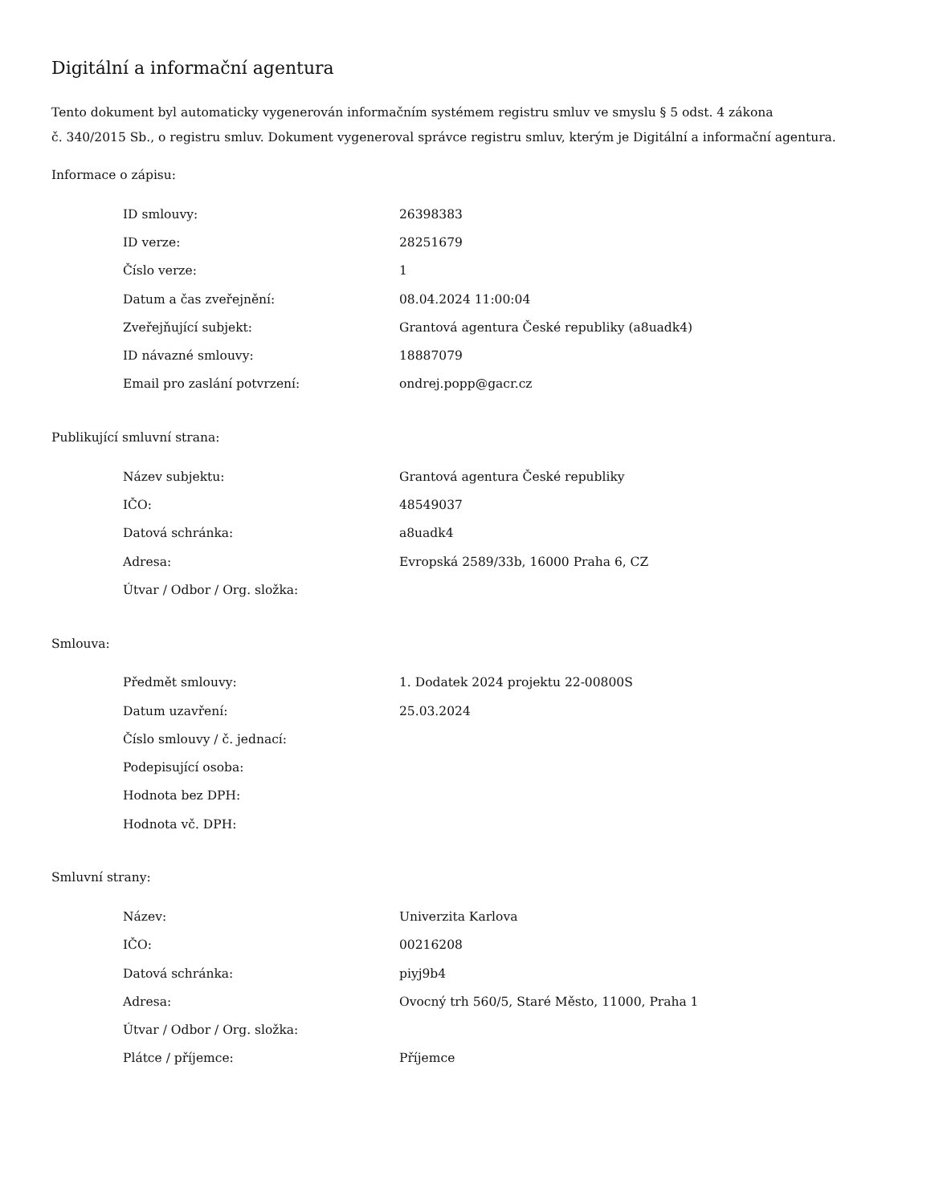Digitální a informační agentura
Tento dokument byl automaticky vygenerován informačním systémem registru smluv ve smyslu § 5 odst. 4 zákona
č. 340/2015 Sb., o registru smluv. Dokument vygeneroval správce registru smluv, kterým je Digitální a informační agentura.
Informace o zápisu:
| ID smlouvy: | 26398383 |
| ID verze: | 28251679 |
| Číslo verze: | 1 |
| Datum a čas zveřejnění: | 08.04.2024 11:00:04 |
| Zveřejňující subjekt: | Grantová agentura České republiky (a8uadk4) |
| ID návazné smlouvy: | 18887079 |
| Email pro zaslání potvrzení: | ondrej.popp@gacr.cz |
Publikující smluvní strana:
| Název subjektu: | Grantová agentura České republiky |
| IČO: | 48549037 |
| Datová schránka: | a8uadk4 |
| Adresa: | Evropská 2589/33b, 16000 Praha 6, CZ |
| Útvar / Odbor / Org. složka: | |
Smlouva:
| Předmět smlouvy: | 1. Dodatek 2024 projektu 22-00800S |
| Datum uzavření: | 25.03.2024 |
| Číslo smlouvy / č. jednací: | |
| Podepisující osoba: | |
| Hodnota bez DPH: | |
| Hodnota vč. DPH: | |
Smluvní strany:
| Název: | Univerzita Karlova |
| IČO: | 00216208 |
| Datová schránka: | piyj9b4 |
| Adresa: | Ovocný trh 560/5, Staré Město, 11000, Praha 1 |
| Útvar / Odbor / Org. složka: | |
| Plátce / příjemce: | Příjemce |